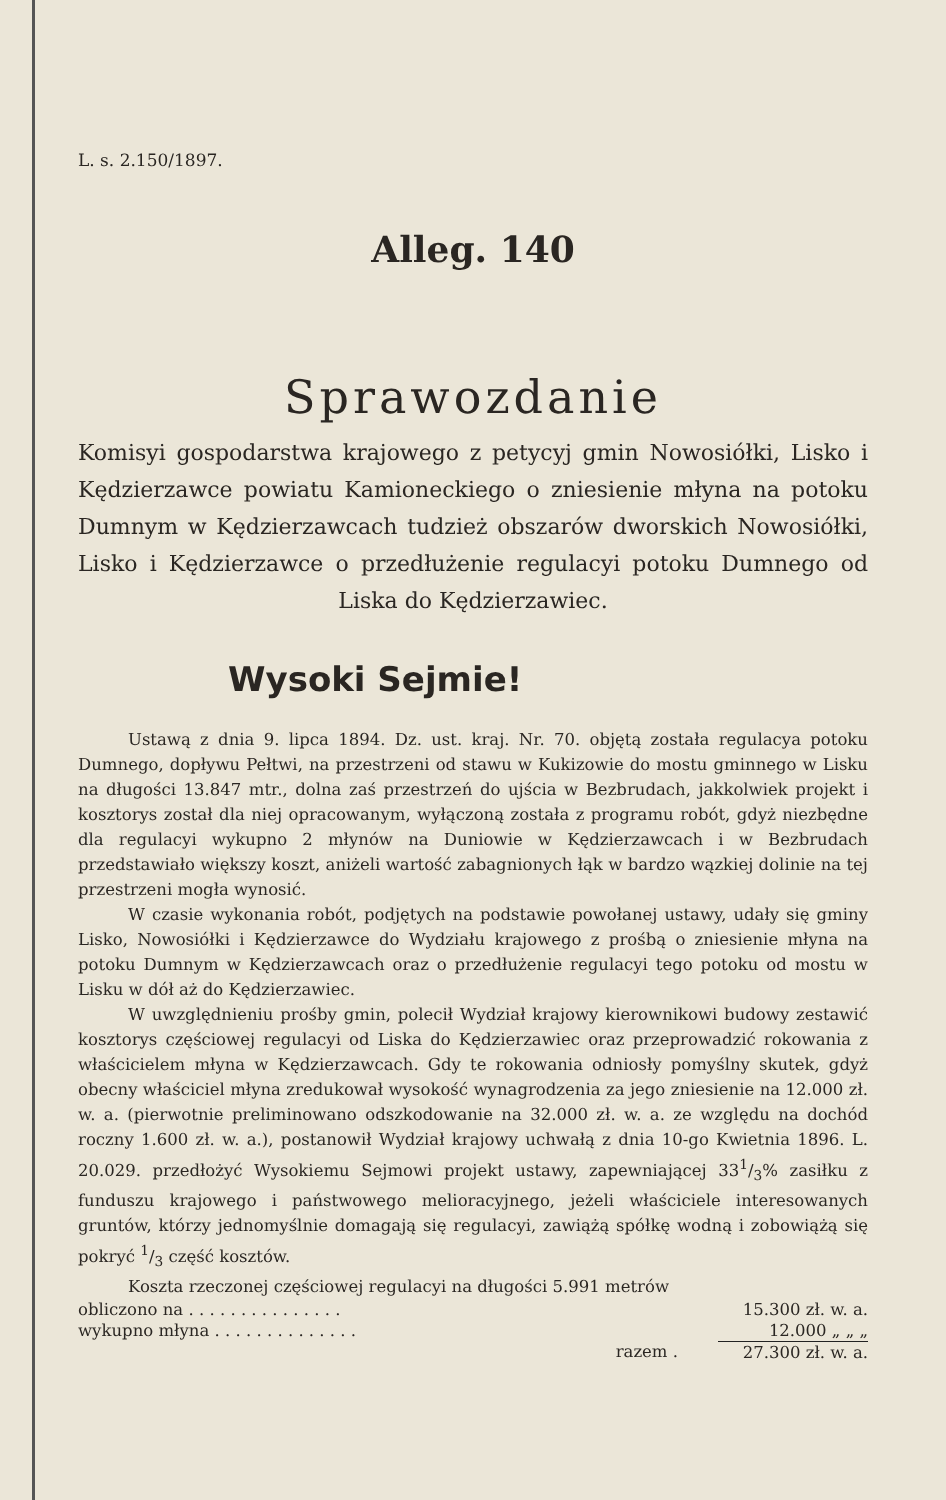L. s. 2.150/1897.
Alleg. 140
Sprawozdanie
Komisyi gospodarstwa krajowego z petycyj gmin Nowosiółki, Lisko i Kędzierzawce powiatu Kamioneckiego o zniesienie młyna na potoku Dumnym w Kędzierzawcach tudzież obszarów dworskich Nowosiółki, Lisko i Kędzierzawce o przedłużenie regulacyi potoku Dumnego od Liska do Kędzierzawiec.
Wysoki Sejmie!
Ustawą z dnia 9. lipca 1894. Dz. ust. kraj. Nr. 70. objętą została regulacya potoku Dumnego, dopływu Pełtwi, na przestrzeni od stawu w Kukizowie do mostu gminnego w Lisku na długości 13.847 mtr., dolna zaś przestrzeń do ujścia w Bezbrudach, jakkolwiek projekt i kosztorys został dla niej opracowanym, wyłączoną została z programu robót, gdyż niezbędne dla regulacyi wykupno 2 młynów na Duniowie w Kędzierzawcach i w Bezbrudach przedstawiało większy koszt, aniżeli wartość zabagnionych łąk w bardzo wązkiej dolinie na tej przestrzeni mogła wynosić.
W czasie wykonania robót, podjętych na podstawie powołanej ustawy, udały się gminy Lisko, Nowosiółki i Kędzierzawce do Wydziału krajowego z prośbą o zniesienie młyna na potoku Dumnym w Kędzierzawcach oraz o przedłużenie regulacyi tego potoku od mostu w Lisku w dół aż do Kędzierzawiec.
W uwzględnieniu prośby gmin, polecił Wydział krajowy kierownikowi budowy zestawić kosztorys częściowej regulacyi od Liska do Kędzierzawiec oraz przeprowadzić rokowania z właścicielem młyna w Kędzierzawcach. Gdy te rokowania odniosły pomyślny skutek, gdyż obecny właściciel młyna zredukował wysokość wynagrodzenia za jego zniesienie na 12.000 zł. w. a. (pierwotnie preliminowano odszkodowanie na 32.000 zł. w. a. ze względu na dochód roczny 1.600 zł. w. a.), postanowił Wydział krajowy uchwałą z dnia 10-go Kwietnia 1896. L. 20.029. przedłożyć Wysokiemu Sejmowi projekt ustawy, zapewniającej 331/3% zasiłku z funduszu krajowego i państwowego melioracyjnego, jeżeli właściciele interesowanych gruntów, którzy jednomyślnie domagają się regulacyi, zawiążą spółkę wodną i zobowiążą się pokryć 1/3 część kosztów.
Koszta rzeczonej częściowej regulacyi na długości 5.991 metrów
| obliczono na . . . . . . . . . . . . . . . | 15.300 zł. w. a. |
| wykupno młyna . . . . . . . . . . . . . . | 12.000 „ „ „ |
| razem . | 27.300 zł. w. a. |